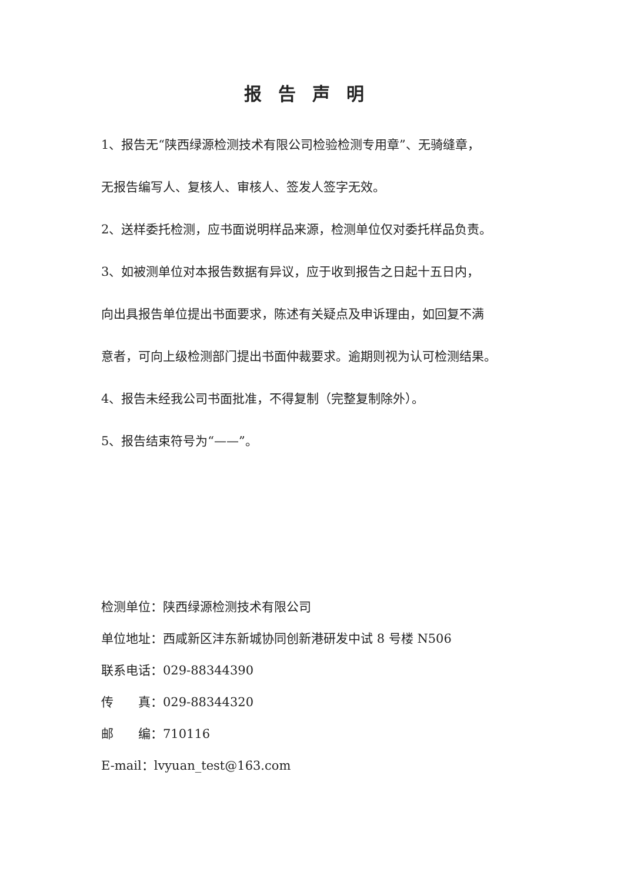报告声明
1、报告无“陕西绿源检测技术有限公司检验检测专用章”、无骑缝章，
无报告编写人、复核人、审核人、签发人签字无效。
2、送样委托检测，应书面说明样品来源，检测单位仅对委托样品负责。
3、如被测单位对本报告数据有异议，应于收到报告之日起十五日内，
向出具报告单位提出书面要求，陈述有关疑点及申诉理由，如回复不满
意者，可向上级检测部门提出书面仲裁要求。逾期则视为认可检测结果。
4、报告未经我公司书面批准，不得复制（完整复制除外）。
5、报告结束符号为“——”。
检测单位：陕西绿源检测技术有限公司
单位地址：西咸新区沣东新城协同创新港研发中试 8 号楼 N506
联系电话：029-88344390
传　　真：029-88344320
邮　　编：710116
E-mail：lvyuan_test@163.com